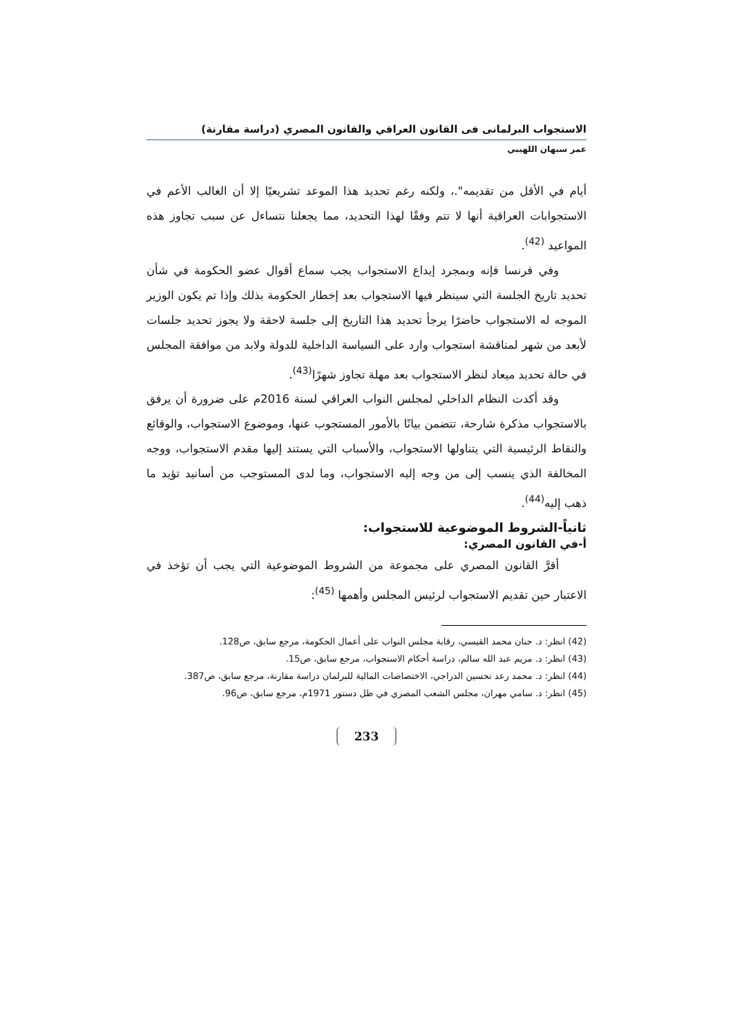الاستجواب البرلمانى فى القانون العراقي والقانون المصري (دراسة مقارنة)
عمر سبهان اللهيبي
أيام في الأقل من تقديمه".، ولكنه رغم تحديد هذا الموعد تشريعيًا إلا أن الغالب الأعم في الاستجوابات العراقية أنها لا تتم وفقًا لهذا التحديد، مما يجعلنا نتساءل عن سبب تجاوز هذه المواعيد <sup>(42)</sup>.
وفي فرنسا فإنه وبمجرد إيداع الاستجواب يجب سماع أقوال عضو الحكومة في شأن تحديد تاريخ الجلسة التي سينظر فيها الاستجواب بعد إخطار الحكومة بذلك وإذا تم يكون الوزير الموجه له الاستجواب حاضرًا يرجأ تحديد هذا التاريخ إلى جلسة لاحقة ولا يجوز تحديد جلسات لأبعد من شهر لمناقشة استجواب وارد على السياسة الداخلية للدولة ولابد من موافقة المجلس في حالة تحديد ميعاد لنظر الاستجواب بعد مهلة تجاوز شهرًا<sup>(43)</sup>.
وقد أكدت النظام الداخلي لمجلس النواب العراقي لسنة 2016م على ضرورة أن يرفق بالاستجواب مذكرة شارحة، تتضمن بيانًا بالأمور المستجوب عنها، وموضوع الاستجواب، والوقائع والنقاط الرئيسية التي يتناولها الاستجواب، والأسباب التي يستند إليها مقدم الاستجواب، ووجه المخالفة الذي ينسب إلى من وجه إليه الاستجواب، وما لدى المستوجب من أسانيد تؤيد ما ذهب إليه<sup>(44)</sup>.
ثانياً-الشروط الموضوعية للاستجواب:
أ-في القانون المصري:
أقرَّ القانون المصري على مجموعة من الشروط الموضوعية التي يجب أن تؤخذ في الاعتبار حين تقديم الاستجواب لرئيس المجلس وأهمها <sup>(45)</sup>:
(42) انظر: د. حنان محمد القيسي، رقابة مجلس النواب على أعمال الحكومة، مرجع سابق، ص128.
(43) انظر: د. مريم عبد الله سالم، دراسة أحكام الاستجواب، مرجع سابق، ص15.
(44) انظر: د. محمد رعد تحسين الدراجي، الاختصاصات المالية للبرلمان دراسة مقارنة، مرجع سابق، ص387.
(45) انظر: د. سامي مهران، مجلس الشعب المصري في ظل دستور 1971م، مرجع سابق، ص96.
233